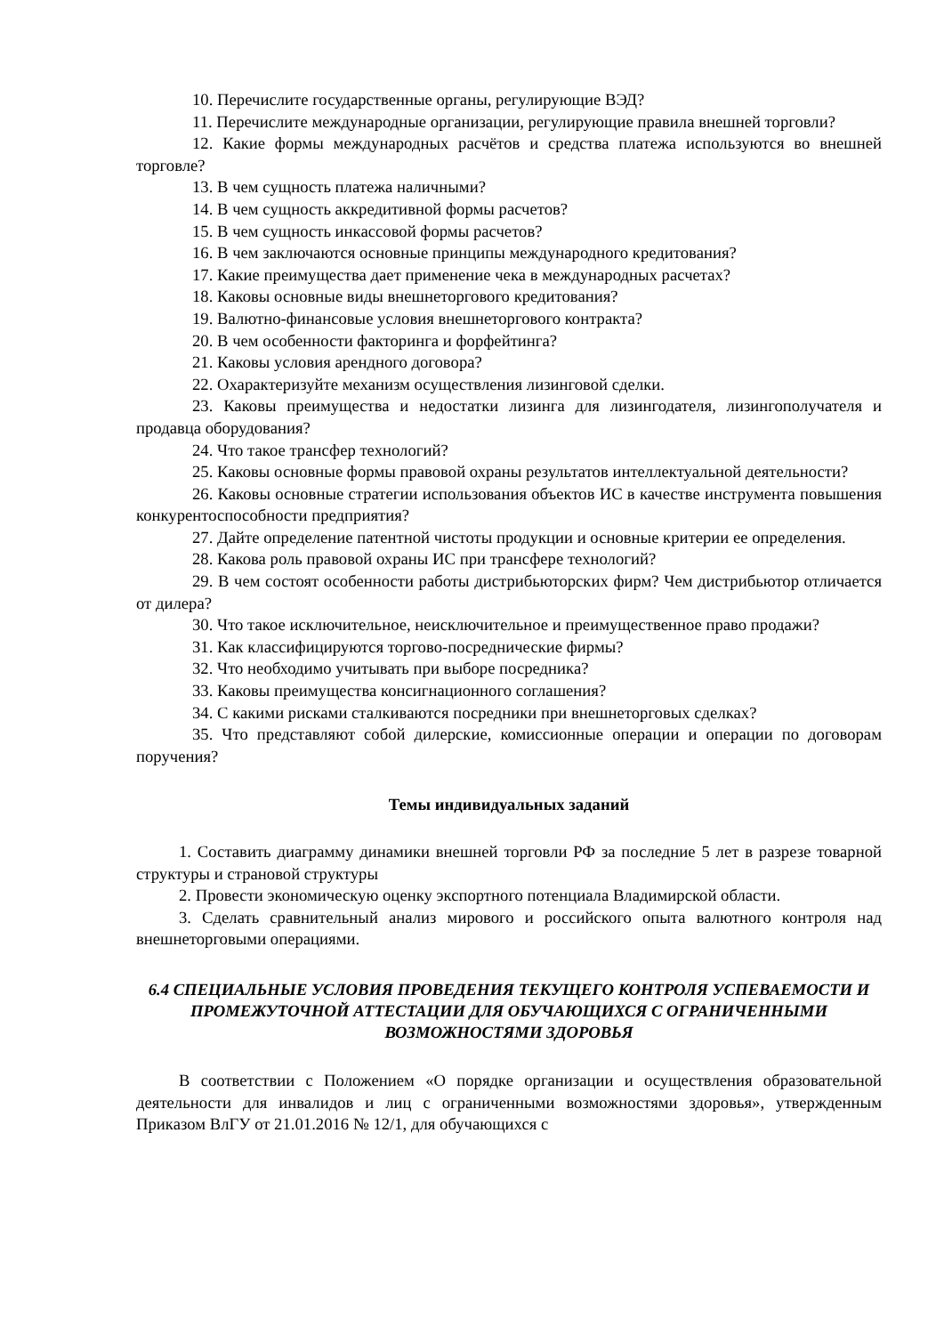10. Перечислите государственные органы, регулирующие ВЭД?
11. Перечислите международные организации, регулирующие правила внешней торговли?
12. Какие формы международных расчётов и средства платежа используются во внешней торговле?
13. В чем сущность платежа наличными?
14. В чем сущность аккредитивной формы расчетов?
15. В чем сущность инкассовой формы расчетов?
16. В чем заключаются основные принципы международного кредитования?
17. Какие преимущества дает применение чека в международных расчетах?
18. Каковы основные виды внешнеторгового кредитования?
19. Валютно-финансовые условия внешнеторгового контракта?
20. В чем особенности факторинга и форфейтинга?
21. Каковы условия арендного договора?
22. Охарактеризуйте механизм осуществления лизинговой сделки.
23. Каковы преимущества и недостатки лизинга для лизингодателя, лизингополучателя и продавца оборудования?
24. Что такое трансфер технологий?
25. Каковы основные формы правовой охраны результатов интеллектуальной деятельности?
26. Каковы основные стратегии использования объектов ИС в качестве инструмента повышения конкурентоспособности предприятия?
27. Дайте определение патентной чистоты продукции и основные критерии ее определения.
28. Какова роль правовой охраны ИС при трансфере технологий?
29. В чем состоят особенности работы дистрибьюторских фирм? Чем дистрибьютор отличается от дилера?
30. Что такое исключительное, неисключительное и преимущественное право продажи?
31. Как классифицируются торгово-посреднические фирмы?
32. Что необходимо учитывать при выборе посредника?
33. Каковы преимущества консигнационного соглашения?
34. С какими рисками сталкиваются посредники при внешнеторговых сделках?
35. Что представляют собой дилерские, комиссионные операции и операции по договорам поручения?
Темы индивидуальных заданий
1. Составить диаграмму динамики внешней торговли РФ за последние 5 лет в разрезе товарной структуры и страновой структуры
2. Провести экономическую оценку экспортного потенциала Владимирской области.
3. Сделать сравнительный анализ мирового и российского опыта валютного контроля над внешнеторговыми операциями.
6.4 СПЕЦИАЛЬНЫЕ УСЛОВИЯ ПРОВЕДЕНИЯ ТЕКУЩЕГО КОНТРОЛЯ УСПЕВАЕМОСТИ И ПРОМЕЖУТОЧНОЙ АТТЕСТАЦИИ ДЛЯ ОБУЧАЮЩИХСЯ С ОГРАНИЧЕННЫМИ ВОЗМОЖНОСТЯМИ ЗДОРОВЬЯ
В соответствии с Положением «О порядке организации и осуществления образовательной деятельности для инвалидов и лиц с ограниченными возможностями здоровья», утвержденным Приказом ВлГУ от 21.01.2016 № 12/1, для обучающихся с